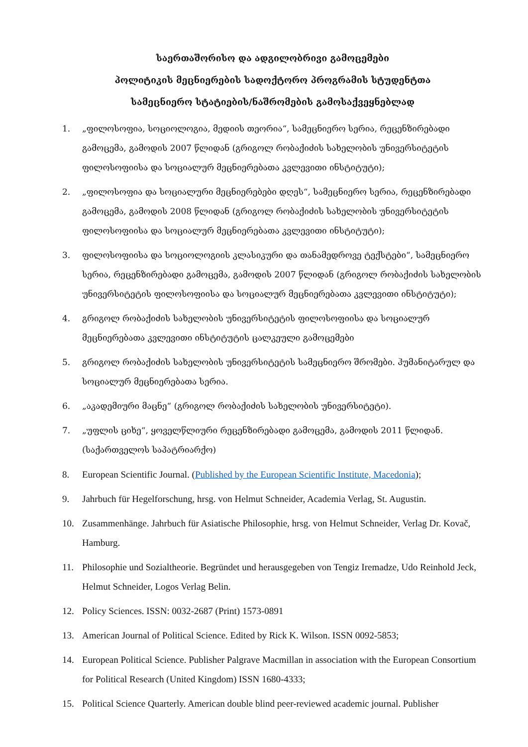საერთაშორისო და ადგილობრივი გამოცემები
პოლიტიკის მეცნიერების სადოქტორო პროგრამის სტუდენტთა
სამეცნიერო სტატიების/ნაშრომების გამოსაქვეყნებლად
1. „ფილოსოფია, სოციოლოგია, მედიის თეორია“, სამეცნიერო სერია, რეცენზირებადი გამოცემა, გამოდის 2007 წლიდან (გრიგოლ რობაქიძის სახელობის უნივერსიტეტის ფილოსოფიისა და სოციალურ მეცნიერებათა კვლევითი ინსტიტუტი);
2. „ფილოსოფია და სოციალური მეცნიერებები დღეს“, სამეცნიერო სერია, რეცენზირებადი გამოცემა, გამოდის 2008 წლიდან (გრიგოლ რობაქიძის სახელობის უნივერსიტეტის ფილოსოფიისა და სოციალურ მეცნიერებათა კვლევითი ინსტიტუტი);
3. ფილოსოფიისა და სოციოლოგიის კლასიკური და თანამედროვე ტექსტები“, სამეცნიერო სერია, რეცენზირებადი გამოცემა, გამოდის 2007 წლიდან (გრიგოლ რობაქიძის სახელობის უნივერსიტეტის ფილოსოფიისა და სოციალურ მეცნიერებათა კვლევითი ინსტიტუტი);
4. გრიგოლ რობაქიძის სახელობის უნივერსიტეტის ფილოსოფიისა და სოციალურ მეცნიერებათა კვლევითი ინსტიტუტის ცალკეული გამოცემები
5. გრიგოლ რობაქიძის სახელობის უნივერსიტეტის სამეცნიერო შრომები. ჰუმანიტარულ და სოციალურ მეცნიერებათა სერია.
6. „აკადემიური მაცნე“ (გრიგოლ რობაქიძის სახელობის უნივერსიტეტი).
7. „უფლის ციხე“, ყოველწლიური რეცენზირებადი გამოცემა, გამოდის 2011 წლიდან. (საქართველოს საპატრიარქო)
8. European Scientific Journal. (Published by the European Scientific Institute, Macedonia);
9. Jahrbuch für Hegelforschung, hrsg. von Helmut Schneider, Academia Verlag, St. Augustin.
10. Zusammenhänge. Jahrbuch für Asiatische Philosophie, hrsg. von Helmut Schneider, Verlag Dr. Kovač, Hamburg.
11. Philosophie und Sozialtheorie. Begründet und herausgegeben von Tengiz Iremadze, Udo Reinhold Jeck, Helmut Schneider, Logos Verlag Belin.
12. Policy Sciences. ISSN: 0032-2687 (Print) 1573-0891
13. American Journal of Political Science. Edited by Rick K. Wilson. ISSN 0092-5853;
14. European Political Science. Publisher Palgrave Macmillan in association with the European Consortium for Political Research (United Kingdom) ISSN 1680-4333;
15. Political Science Quarterly. American double blind peer-reviewed academic journal. Publisher